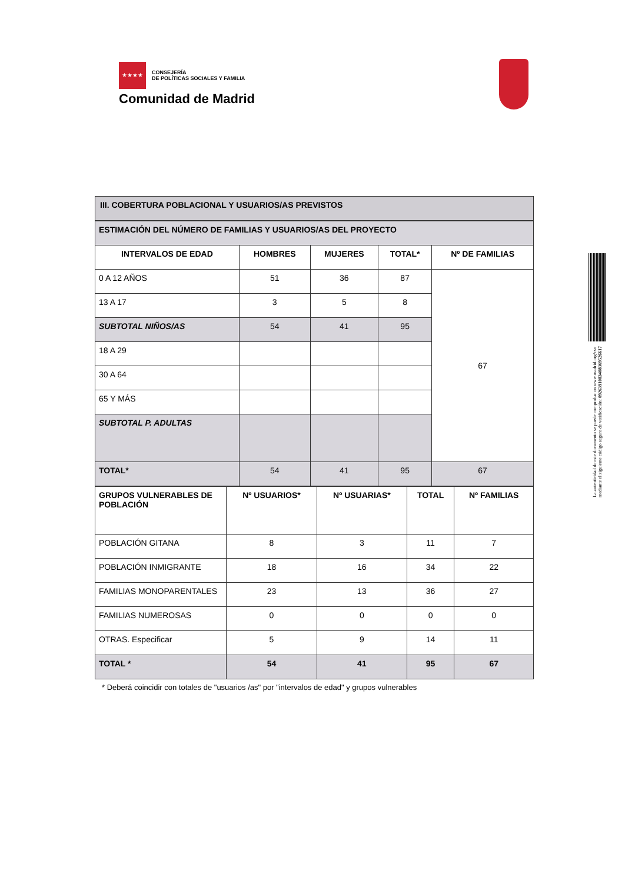★★★★
CONSEJERÍA
DE POLÍTICAS SOCIALES Y FAMILIA
Comunidad de Madrid
La autenticidad de este documento se puede comprobar en www.madrid.org/csv
mediante el siguiente código seguro de verificación: 0926391083408369526617
III. COBERTURA POBLACIONAL Y USUARIOS/AS PREVISTOS
| ESTIMACIÓN DEL NÚMERO DE FAMILIAS Y USUARIOS/AS DEL PROYECTO | | | | |
| INTERVALOS DE EDAD | HOMBRES | MUJERES | TOTAL* | Nº DE FAMILIAS |
| 0 A 12 AÑOS | 51 | 36 | 87 | 67 |
| 13 A 17 | 3 | 5 | 8 | |
| SUBTOTAL NIÑOS/AS | 54 | 41 | 95 | |
| 18 A 29 | | | | |
| 30 A 64 | | | | |
| 65 Y MÁS | | | | |
| SUBTOTAL P. ADULTAS | | | | |
| TOTAL* | 54 | 41 | 95 | 67 |
| GRUPOS VULNERABLES DE POBLACIÓN | Nº USUARIOS* | Nº USUARIAS* | TOTAL | Nº FAMILIAS |
| --- | --- | --- | --- | --- |
| POBLACIÓN GITANA | 8 | 3 | 11 | 7 |
| POBLACIÓN INMIGRANTE | 18 | 16 | 34 | 22 |
| FAMILIAS MONOPARENTALES | 23 | 13 | 36 | 27 |
| FAMILIAS NUMEROSAS | 0 | 0 | 0 | 0 |
| OTRAS. Especificar | 5 | 9 | 14 | 11 |
| TOTAL * | 54 | 41 | 95 | 67 |
* Deberá coincidir con totales de "usuarios /as" por "intervalos de edad" y grupos vulnerables